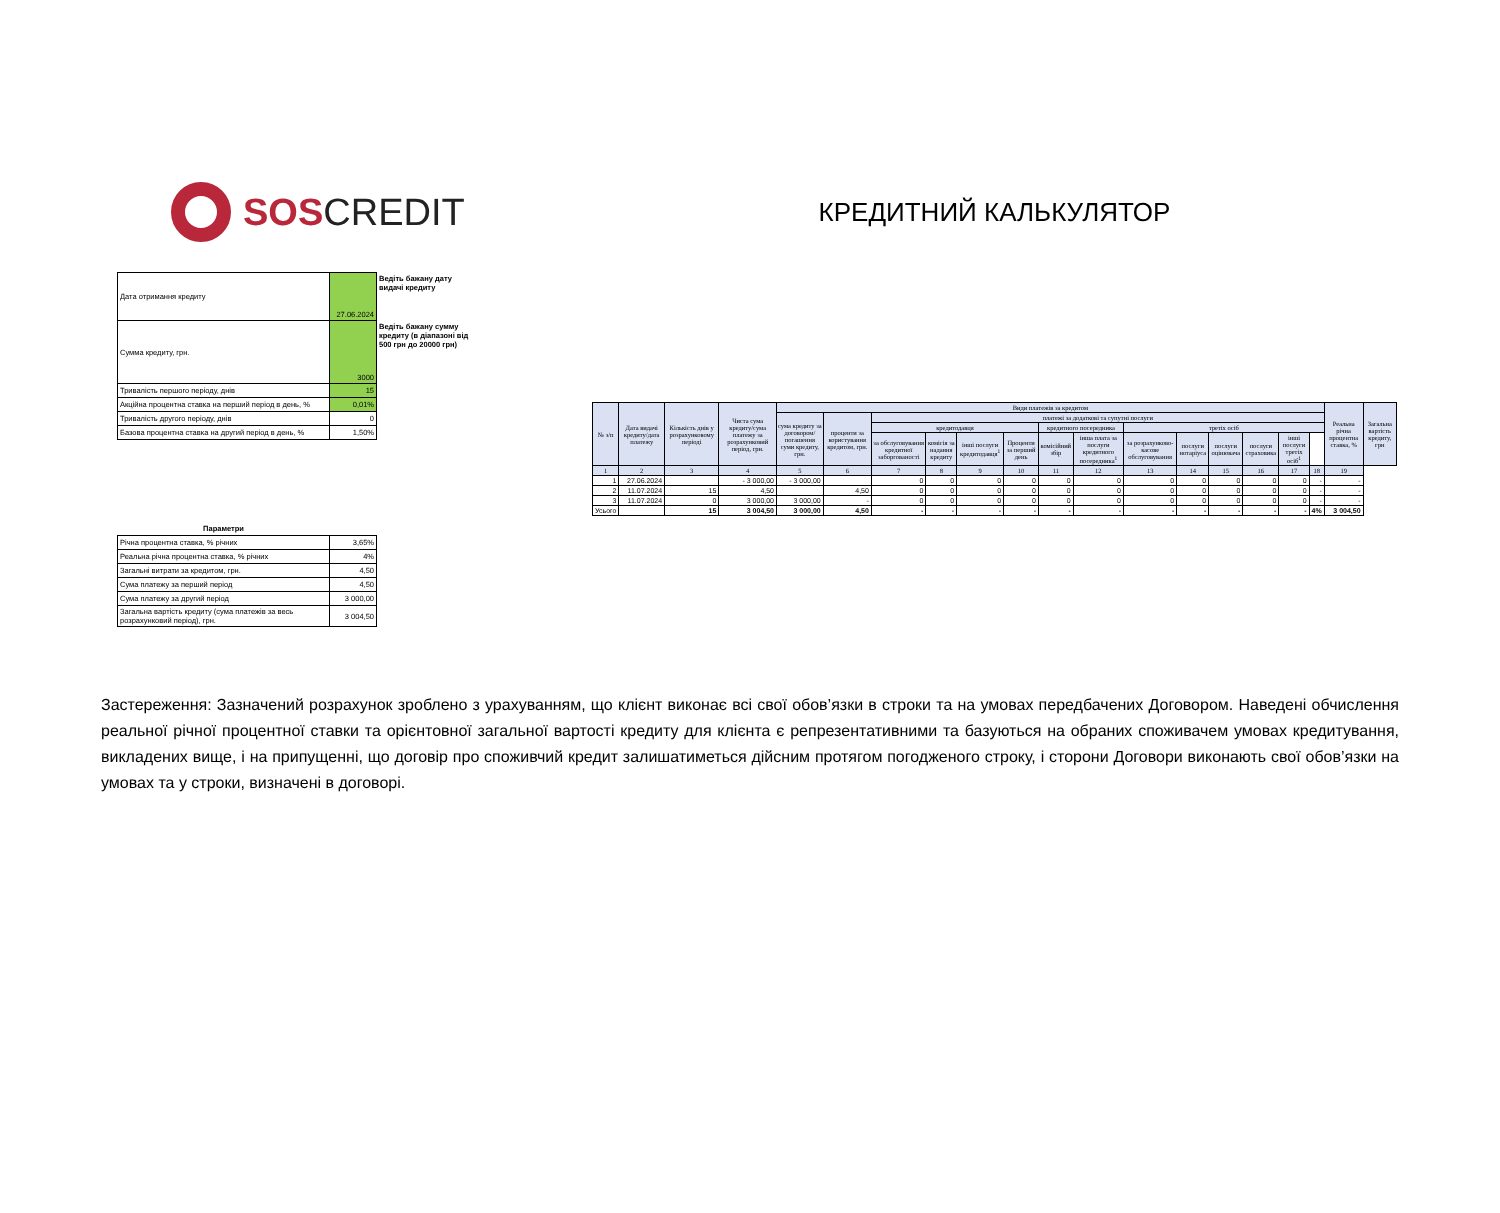SOS CREDIT
| Дата отримання кредиту | 27.06.2024 | Ведіть бажану дату видачі кредиту |
| Сумма кредиту, грн. | 3000 | Ведіть бажану сумму кредиту (в діапазоні від 500 грн до 20000 грн) |
| Тривалість першого періоду, днів | 15 | |
| Акційна процентна ставка на перший період в день, % | 0,01% | |
| Тривалість другого періоду, днів | 0 | |
| Базова процентна ставка на другий період в день, % | 1,50% | |
| Параметри | | |
| Річна процентна ставка, % річних | 3,65% | |
| Реальна річна процентна ставка, % річних | 4% | |
| Загальні витрати за кредитом, грн. | 4,50 | |
| Сума платежу за перший період | 4,50 | |
| Сума платежу за другий період | 3 000,00 | |
| Загальна вартість кредиту (сума платежів за весь розрахунковий період), грн. | 3 004,50 | |
КРЕДИТНИЙ КАЛЬКУЛЯТОР
| № з/п | Дата видачі кредиту/дата платежу | Кількість днів у розрахунковому періоді | Чиста сума кредиту/сума платежу за розрахунковий період, грн. | Види платежів за кредитом | | | | | | | | | | | | | | Реальна річна процентна ставка, % | Загальна вартість кредиту, грн |
| --- | --- | --- | --- | --- | --- | --- | --- | --- | --- | --- | --- | --- | --- | --- | --- | --- | --- | --- | --- |
| | | | | сума кредиту за договором/погашення суми кредиту, грн. | проценти за користування кредитом, грн. | платежі за додаткові та супутні послуги | | | | | | | | | | | | | |
| | | | | | | кредитодавця | | | | кредитного посередника | | третіх осіб | | | | | | | |
| | | | | | | за обслуговування кредитної заборгованості | комісія за надання кредиту | інші послуги кредитодавця<sup>1</sup> | Проценти за перший день | комісійний збір | інша плата за послуги кредитного посередника<sup>1</sup> | за розрахунково-касове обслуговування | послуги нотаріуса | послуги оцінювача | послуги страховика | інші послуги третіх осіб<sup>1</sup> | | | |
| 1 | 2 | 3 | 4 | 5 | 6 | 7 | 8 | 9 | 10 | 11 | 12 | 13 | 14 | 15 | 16 | 17 | 18 | 19 | |
| 1 | 27.06.2024 | | - 3 000,00 | - 3 000,00 | | 0 | 0 | 0 | 0 | 0 | 0 | 0 | 0 | 0 | 0 | 0 | - | - | |
| 2 | 11.07.2024 | 15 | 4,50 | | 4,50 | 0 | 0 | 0 | 0 | 0 | 0 | 0 | 0 | 0 | 0 | 0 | - | - | |
| 3 | 11.07.2024 | 0 | 3 000,00 | 3 000,00 | - | 0 | 0 | 0 | 0 | 0 | 0 | 0 | 0 | 0 | 0 | 0 | - | - | |
| Усього | | 15 | 3 004,50 | 3 000,00 | 4,50 | - | - | - | - | - | - | - | - | - | - | - | 4% | 3 004,50 | |
Застереження: Зазначений розрахунок зроблено з урахуванням, що клієнт виконає всі свої обов’язки в строки та на умовах передбачених Договором. Наведені обчислення реальної річної процентної ставки та орієнтовної загальної вартості кредиту для клієнта є репрезентативними та базуються на обраних споживачем умовах кредитування, викладених вище, і на припущенні, що договір про споживчий кредит залишатиметься дійсним протягом погодженого строку, і сторони Договори виконають свої обов’язки на умовах та у строки, визначені в договорі.